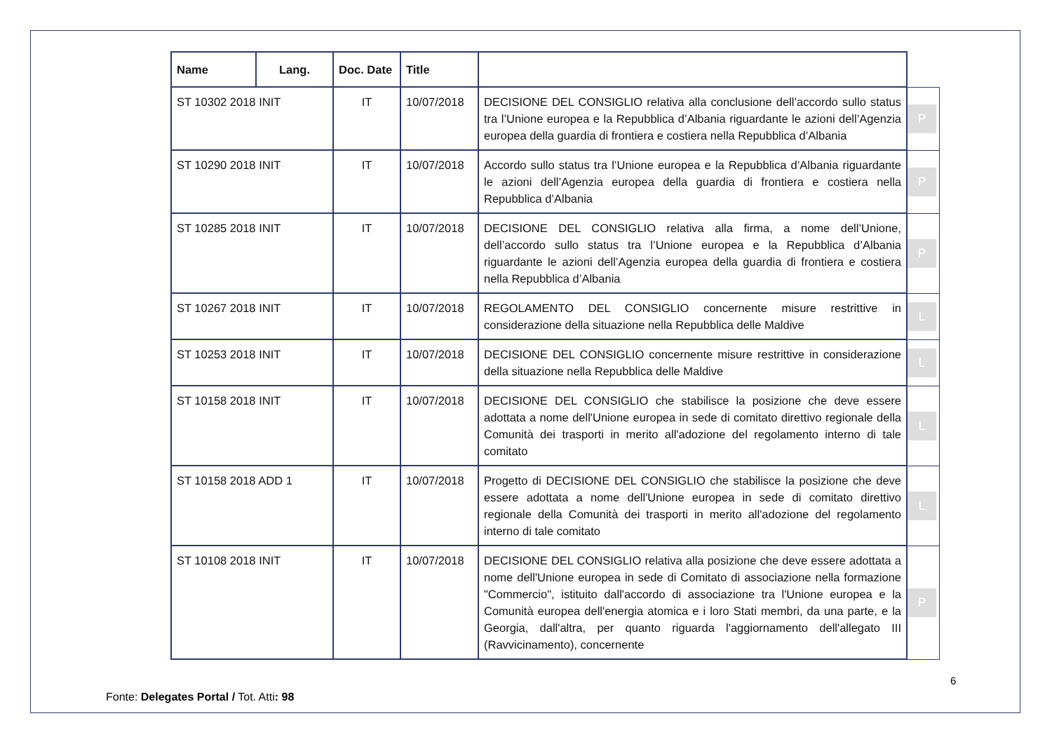| Name | Lang. | Doc. Date | Title | | |
| ST 10302 2018 INIT | | IT | 10/07/2018 | DECISIONE DEL CONSIGLIO relativa alla conclusione dell’accordo sullo status tra l’Unione europea e la Repubblica d’Albania riguardante le azioni dell’Agenzia europea della guardia di frontiera e costiera nella Repubblica d’Albania | P |
| ST 10290 2018 INIT | | IT | 10/07/2018 | Accordo sullo status tra l’Unione europea e la Repubblica d’Albania riguardante le azioni dell’Agenzia europea della guardia di frontiera e costiera nella Repubblica d’Albania | P |
| ST 10285 2018 INIT | | IT | 10/07/2018 | DECISIONE DEL CONSIGLIO relativa alla firma, a nome dell’Unione, dell’accordo sullo status tra l’Unione europea e la Repubblica d’Albania riguardante le azioni dell’Agenzia europea della guardia di frontiera e costiera nella Repubblica d’Albania | P |
| ST 10267 2018 INIT | | IT | 10/07/2018 | REGOLAMENTO DEL CONSIGLIO concernente misure restrittive in considerazione della situazione nella Repubblica delle Maldive | L |
| ST 10253 2018 INIT | | IT | 10/07/2018 | DECISIONE DEL CONSIGLIO concernente misure restrittive in considerazione della situazione nella Repubblica delle Maldive | L |
| ST 10158 2018 INIT | | IT | 10/07/2018 | DECISIONE DEL CONSIGLIO che stabilisce la posizione che deve essere adottata a nome dell'Unione europea in sede di comitato direttivo regionale della Comunità dei trasporti in merito all'adozione del regolamento interno di tale comitato | L |
| ST 10158 2018 ADD 1 | | IT | 10/07/2018 | Progetto di DECISIONE DEL CONSIGLIO che stabilisce la posizione che deve essere adottata a nome dell'Unione europea in sede di comitato direttivo regionale della Comunità dei trasporti in merito all'adozione del regolamento interno di tale comitato | L |
| ST 10108 2018 INIT | | IT | 10/07/2018 | DECISIONE DEL CONSIGLIO relativa alla posizione che deve essere adottata a nome dell'Unione europea in sede di Comitato di associazione nella formazione "Commercio", istituito dall'accordo di associazione tra l'Unione europea e la Comunità europea dell'energia atomica e i loro Stati membri, da una parte, e la Georgia, dall'altra, per quanto riguarda l'aggiornamento dell'allegato III (Ravvicinamento), concernente | P |
6
Fonte: Delegates Portal / Tot. Atti: 98